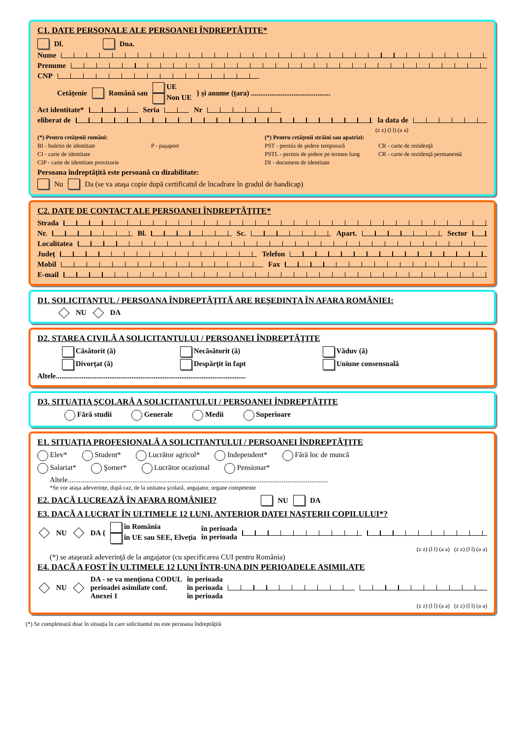C1. DATE PERSONALE ALE PERSOANEI ÎNDREPTĂŢITE*
Dl. Dna.
Nume
Prenume
CNP
Cetăţenie Română sau UE
Non UE } şi anume (ţara) ...........................................
Act identitate* Seria Nr
eliberat de la data de
(z z) (l l) (a a)
(*) Pentru cetăţenii români: (*) Pentru cetăţenii străini sau apatrizi: BI - buletin de identitate P - paşaport PST - permis de şedere temporară CR - carte de rezidenţă CI - carte de identitate PSTL - permis de şedere pe termen lung CR - carte de rezidenţă permanentă CIP - carte de identitate provizorie DI - document de identitate
Persoana îndreptăţită este persoană cu dizabilitate:
Nu Da (se va ataşa copie după certificatul de încadrare în gradul de handicap)
C2. DATE DE CONTACT ALE PERSOANEI ÎNDREPTĂŢITE*
Strada
Nr. Bl. Sc. Apart. Sector
Localitatea
Judeţ Telefon
Mobil Fax
E-mail
D1. SOLICITANTUL / PERSOANA ÎNDREPTĂŢITĂ ARE REŞEDINŢA ÎN AFARA ROMÂNIEI:
NU DA
D2. STAREA CIVILĂ A SOLICITANTULUI / PERSOANEI ÎNDREPTĂŢITE
Căsătorit (ă) Necăsătorit (ă) Văduv (ă)
Divorţat (ă) Despărţit în fapt Uniune consensuală
Altele.......................................................................................................
D3. SITUAŢIA ŞCOLARĂ A SOLICITANTULUI / PERSOANEI ÎNDREPTĂŢITE
Fără studii Generale Medii Superioare
E1. SITUAŢIA PROFESIONALĂ A SOLICITANTULUI / PERSOANEI ÎNDREPTĂŢITE
Elev* Student* Lucrător agricol* Independent* Fără loc de muncă
Salariat* Şomer* Lucrător ocazional Pensionar*
Altele.............................................................................................................................................
*Se vor ataşa adeverinţe, după caz, de la unitatea şcolară, angajator, organe competente
E2. DACĂ LUCREAZĂ ÎN AFARA ROMÂNIEI?
NU DA
E3. DACĂ A LUCRAT ÎN ULTIMELE 12 LUNI, ANTERIOR DATEI NAŞTERII COPILULUI*?
NU DA { în România
în UE sau SEE, Elveţia în perioada
în perioada
(z z) (l l) (a a) (z z) (l l) (a a)
(*) se ataşează adeverinţă de la angajator (cu specificarea CUI pentru România)
E4. DACĂ A FOST ÎN ULTIMELE 12 LUNI ÎNTR-UNA DIN PERIOADELE ASIMILATE
NU DA - se va menţiona CODUL
perioadei asimilate conf.
Anexei 1 în perioada
în perioada
în perioada
(z z) (l l) (a a) (z z) (l l) (a a)
(*) Se completează doar în situaţia în care solicitantul nu este persoana îndreptăţită